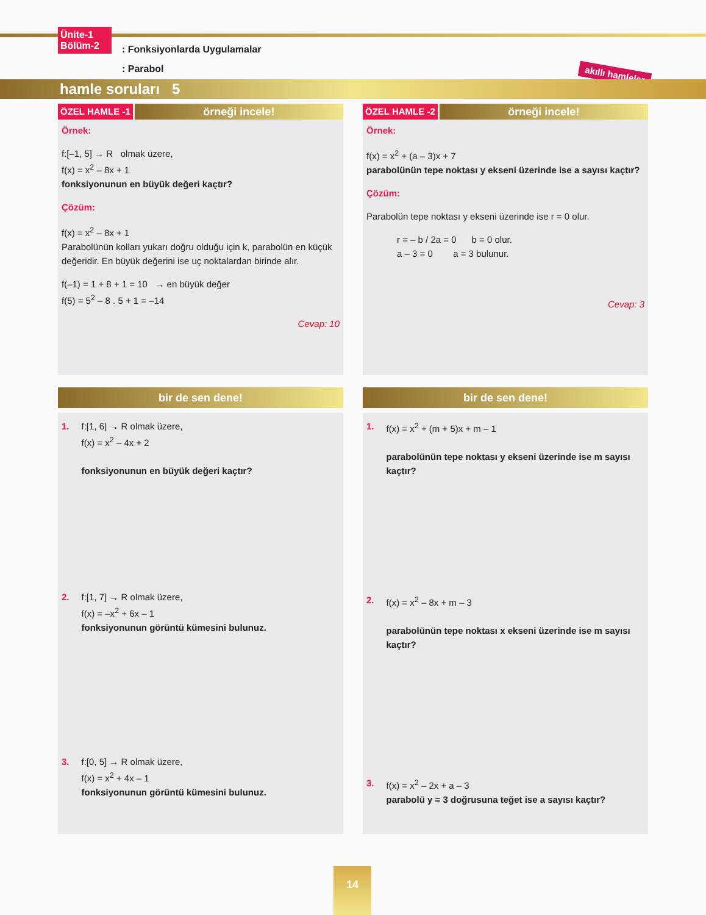Ünite-1
Bölüm-2
: Fonksiyonlarda Uygulamalar
: Parabol
akıllı hamleler
hamle soruları 5
ÖZEL HAMLE -1 örneği incele!
Örnek:
f:[–1, 5] → R olmak üzere,
f(x) = x<sup>2</sup> – 8x + 1
fonksiyonunun en büyük değeri kaçtır?
Çözüm:
f(x) = x<sup>2</sup> – 8x + 1
Parabolünün kolları yukarı doğru olduğu için k, parabolün en küçük değeridir. En büyük değerini ise uç noktalardan birinde alır.
f(–1) = 1 + 8 + 1 = 10 → en büyük değer
f(5) = 5<sup>2</sup> – 8 . 5 + 1 = –14
Cevap: 10
ÖZEL HAMLE -2 örneği incele!
Örnek:
f(x) = x<sup>2</sup> + (a – 3)x + 7
parabolünün tepe noktası y ekseni üzerinde ise a sayısı kaçtır?
Çözüm:
Parabolün tepe noktası y ekseni üzerinde ise r = 0 olur.
r = – b / 2a = 0 b = 0 olur.
a – 3 = 0 a = 3 bulunur.
Cevap: 3
bir de sen dene!
1. f:[1, 6] → R olmak üzere,
f(x) = x<sup>2</sup> – 4x + 2
fonksiyonunun en büyük değeri kaçtır?
2. f:[1, 7] → R olmak üzere,
f(x) = –x<sup>2</sup> + 6x – 1
fonksiyonunun görüntü kümesini bulunuz.
3. f:[0, 5] → R olmak üzere,
f(x) = x<sup>2</sup> + 4x – 1
fonksiyonunun görüntü kümesini bulunuz.
bir de sen dene!
1. f(x) = x<sup>2</sup> + (m + 5)x + m – 1
parabolünün tepe noktası y ekseni üzerinde ise m sayısı kaçtır?
2. f(x) = x<sup>2</sup> – 8x + m – 3
parabolünün tepe noktası x ekseni üzerinde ise m sayısı kaçtır?
3. f(x) = x<sup>2</sup> – 2x + a – 3
parabolü y = 3 doğrusuna teğet ise a sayısı kaçtır?
14